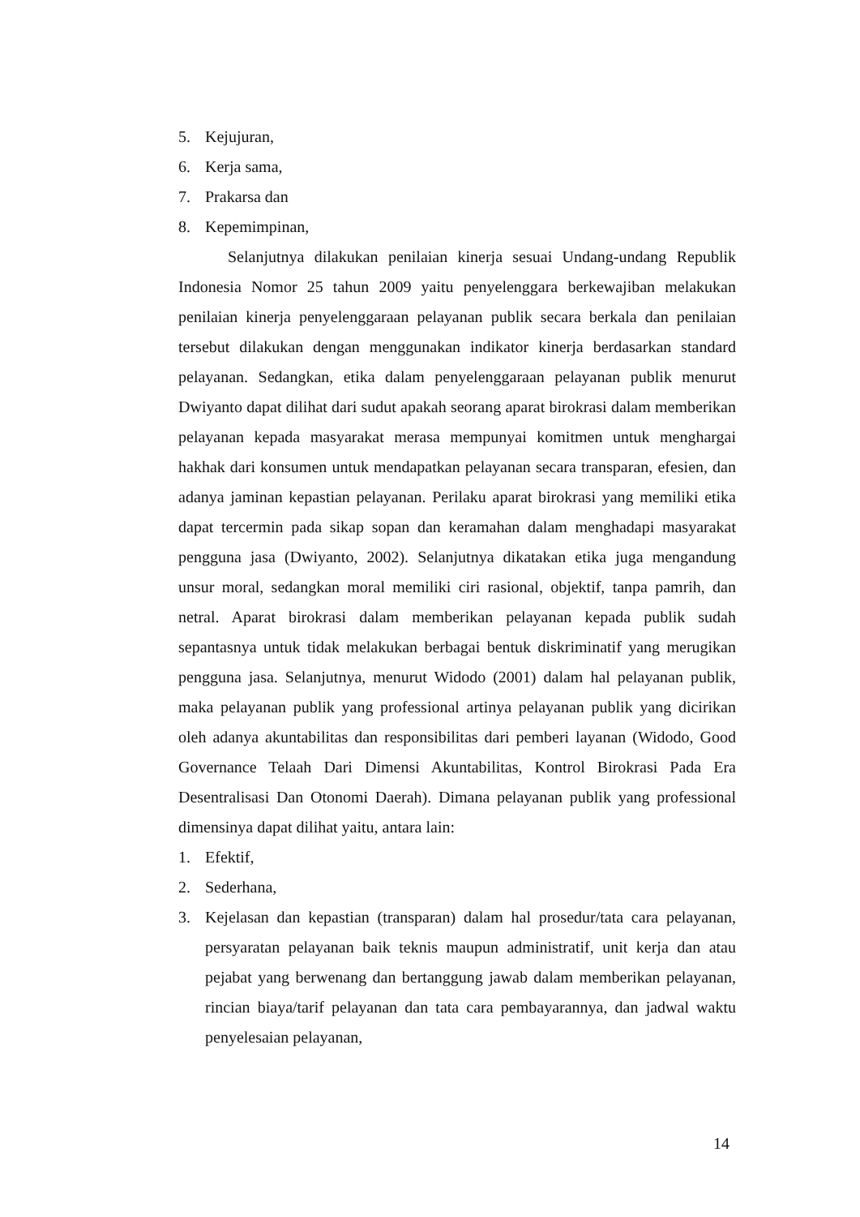5. Kejujuran,
6. Kerja sama,
7. Prakarsa dan
8. Kepemimpinan,
Selanjutnya dilakukan penilaian kinerja sesuai Undang-undang Republik Indonesia Nomor 25 tahun 2009 yaitu penyelenggara berkewajiban melakukan penilaian kinerja penyelenggaraan pelayanan publik secara berkala dan penilaian tersebut dilakukan dengan menggunakan indikator kinerja berdasarkan standard pelayanan. Sedangkan, etika dalam penyelenggaraan pelayanan publik menurut Dwiyanto dapat dilihat dari sudut apakah seorang aparat birokrasi dalam memberikan pelayanan kepada masyarakat merasa mempunyai komitmen untuk menghargai hakhak dari konsumen untuk mendapatkan pelayanan secara transparan, efesien, dan adanya jaminan kepastian pelayanan. Perilaku aparat birokrasi yang memiliki etika dapat tercermin pada sikap sopan dan keramahan dalam menghadapi masyarakat pengguna jasa (Dwiyanto, 2002). Selanjutnya dikatakan etika juga mengandung unsur moral, sedangkan moral memiliki ciri rasional, objektif, tanpa pamrih, dan netral. Aparat birokrasi dalam memberikan pelayanan kepada publik sudah sepantasnya untuk tidak melakukan berbagai bentuk diskriminatif yang merugikan pengguna jasa. Selanjutnya, menurut Widodo (2001) dalam hal pelayanan publik, maka pelayanan publik yang professional artinya pelayanan publik yang dicirikan oleh adanya akuntabilitas dan responsibilitas dari pemberi layanan (Widodo, Good Governance Telaah Dari Dimensi Akuntabilitas, Kontrol Birokrasi Pada Era Desentralisasi Dan Otonomi Daerah). Dimana pelayanan publik yang professional dimensinya dapat dilihat yaitu, antara lain:
1. Efektif,
2. Sederhana,
3. Kejelasan dan kepastian (transparan) dalam hal prosedur/tata cara pelayanan, persyaratan pelayanan baik teknis maupun administratif, unit kerja dan atau pejabat yang berwenang dan bertanggung jawab dalam memberikan pelayanan, rincian biaya/tarif pelayanan dan tata cara pembayarannya, dan jadwal waktu penyelesaian pelayanan,
14